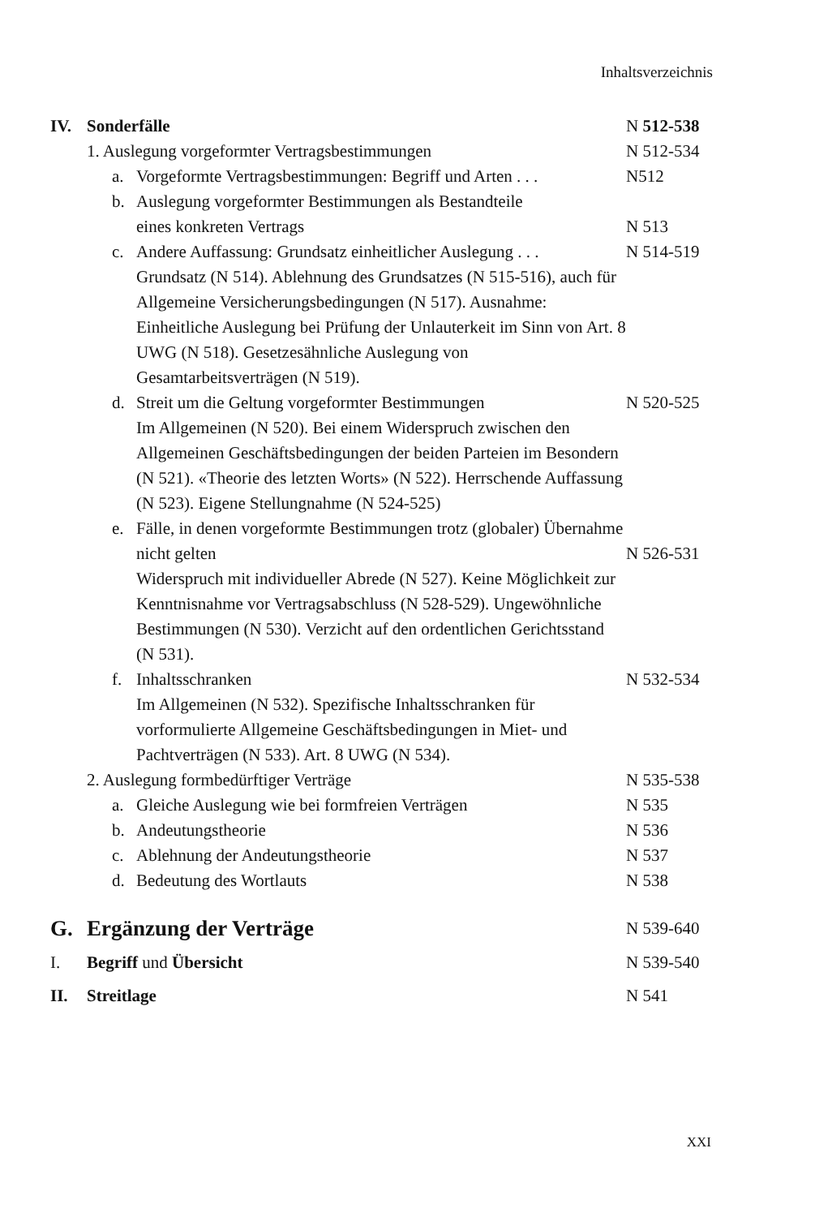Inhaltsverzeichnis
IV. Sonderfälle N 512-538
1. Auslegung vorgeformter Vertragsbestimmungen
N 512-534
a. Vorgeformte Vertragsbestimmungen: Begriff und Arten . . .
N512
b. Auslegung vorgeformter Bestimmungen als Bestandteile
eines konkreten Vertrags
N 513
c. Andere Auffassung: Grundsatz einheitlicher Auslegung . . .
Grundsatz (N 514). Ablehnung des Grundsatzes (N 515-516), auch für Allgemeine Versicherungsbedingungen (N 517). Ausnahme: Einheitliche Auslegung bei Prüfung der Unlauterkeit im Sinn von Art. 8 UWG (N 518). Gesetzesähnliche Auslegung von Gesamtarbeitsverträgen (N 519).
N 514-519
d. Streit um die Geltung vorgeformter Bestimmungen
Im Allgemeinen (N 520). Bei einem Widerspruch zwischen den Allgemeinen Geschäftsbedingungen der beiden Parteien im Besondern (N 521). «Theorie des letzten Worts» (N 522). Herrschende Auffassung (N 523). Eigene Stellungnahme (N 524-525)
N 520-525
e. Fälle, in denen vorgeformte Bestimmungen trotz (globaler) Übernahme nicht gelten
Widerspruch mit individueller Abrede (N 527). Keine Möglichkeit zur Kenntnisnahme vor Vertragsabschluss (N 528-529). Ungewöhnliche Bestimmungen (N 530). Verzicht auf den ordentlichen Gerichtsstand (N 531).
N 526-531
f. Inhaltsschranken
Im Allgemeinen (N 532). Spezifische Inhaltsschranken für vorformulierte Allgemeine Geschäftsbedingungen in Miet- und Pachtverträgen (N 533). Art. 8 UWG (N 534).
N 532-534
2. Auslegung formbedürftiger Verträge
N 535-538
a. Gleiche Auslegung wie bei formfreien Verträgen
N 535
b. Andeutungstheorie N 536
c. Ablehnung der Andeutungstheorie
N 537
d. Bedeutung des Wortlauts N 538
G. Ergänzung der Verträge
N 539-640
I. Begriff und Übersicht N 539-540
II. Streitlage N 541
XXI